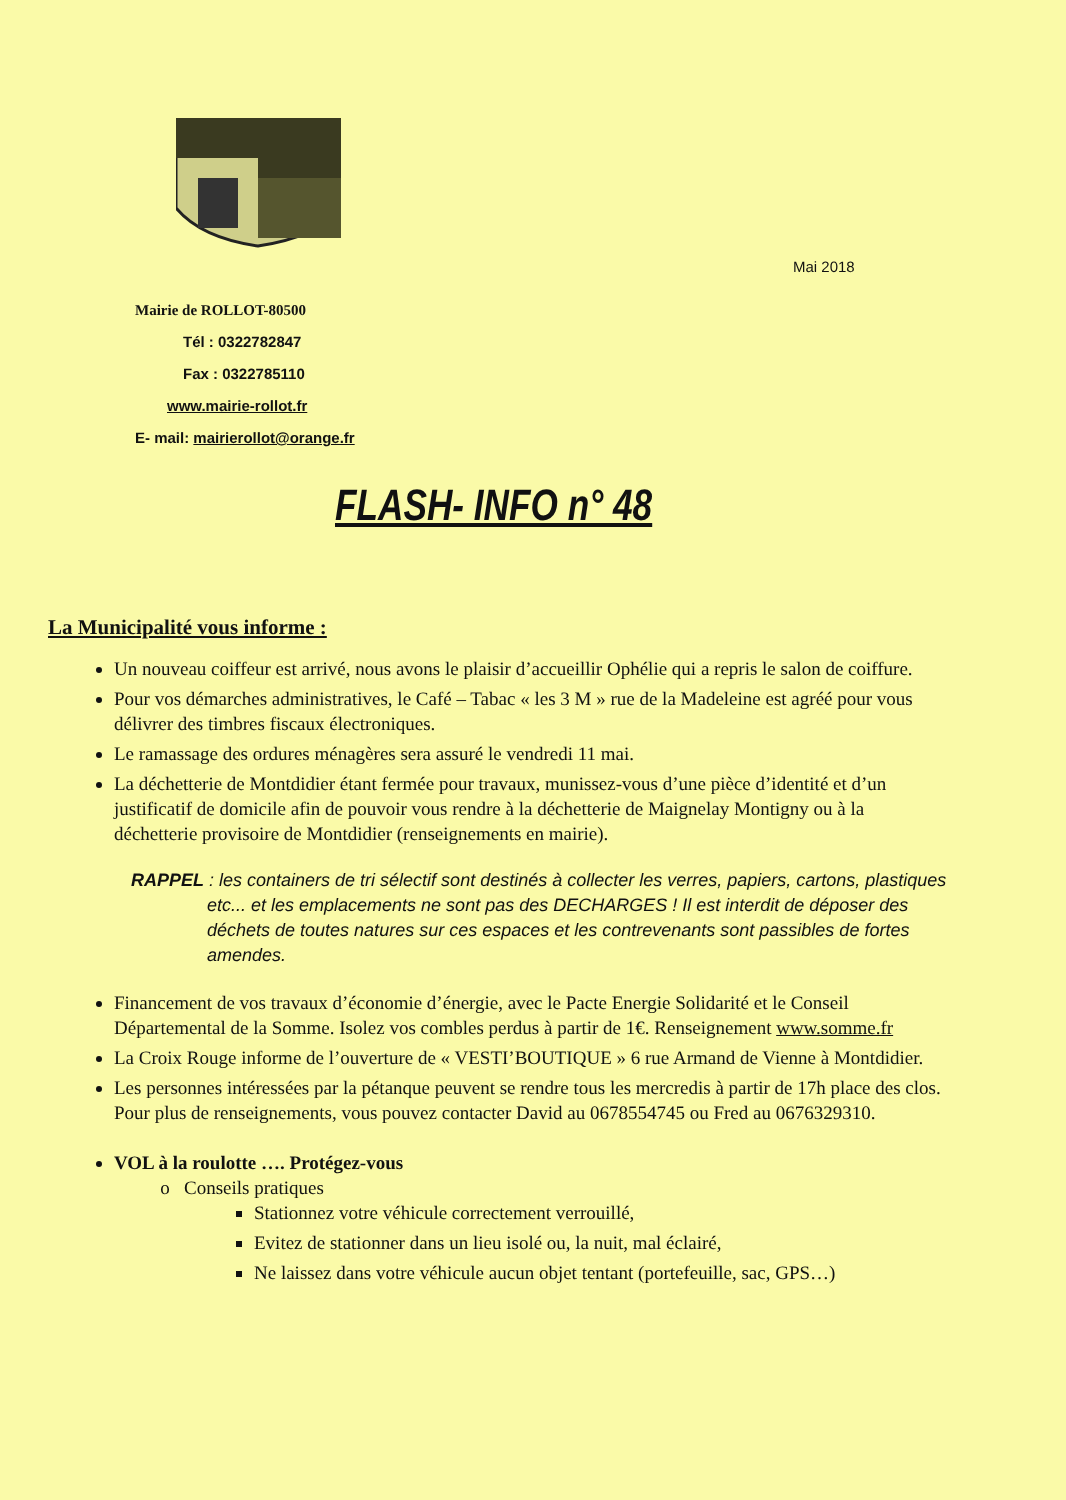Mai 2018
Mairie de ROLLOT-80500
Tél : 0322782847
Fax : 0322785110
www.mairie-rollot.fr
E- mail: mairierollot@orange.fr
FLASH- INFO n° 48
La Municipalité vous informe :
Un nouveau coiffeur est arrivé, nous avons le plaisir d’accueillir Ophélie qui a repris le salon de coiffure.
Pour vos démarches administratives, le Café – Tabac « les 3 M » rue de la Madeleine est agréé pour vous délivrer des timbres fiscaux électroniques.
Le ramassage des ordures ménagères sera assuré le vendredi 11 mai.
La déchetterie de Montdidier étant fermée pour travaux, munissez-vous d’une pièce d’identité et d’un justificatif de domicile afin de pouvoir vous rendre à la déchetterie de Maignelay Montigny ou à la déchetterie provisoire de Montdidier (renseignements en mairie).
RAPPEL : les containers de tri sélectif sont destinés à collecter les verres, papiers, cartons, plastiques etc... et les emplacements ne sont pas des DECHARGES ! Il est interdit de déposer des déchets de toutes natures sur ces espaces et les contrevenants sont passibles de fortes amendes.
Financement de vos travaux d’économie d’énergie, avec le Pacte Energie Solidarité et le Conseil Départemental de la Somme. Isolez vos combles perdus à partir de 1€. Renseignement www.somme.fr
La Croix Rouge informe de l’ouverture de « VESTI’BOUTIQUE » 6 rue Armand de Vienne à Montdidier.
Les personnes intéressées par la pétanque peuvent se rendre tous les mercredis à partir de 17h place des clos. Pour plus de renseignements, vous pouvez contacter David au 0678554745 ou Fred au 0676329310.
VOL à la roulotte …. Protégez-vous
Conseils pratiques
Stationnez votre véhicule correctement verrouillé,
Evitez de stationner dans un lieu isolé ou, la nuit, mal éclairé,
Ne laissez dans votre véhicule aucun objet tentant (portefeuille, sac, GPS…)